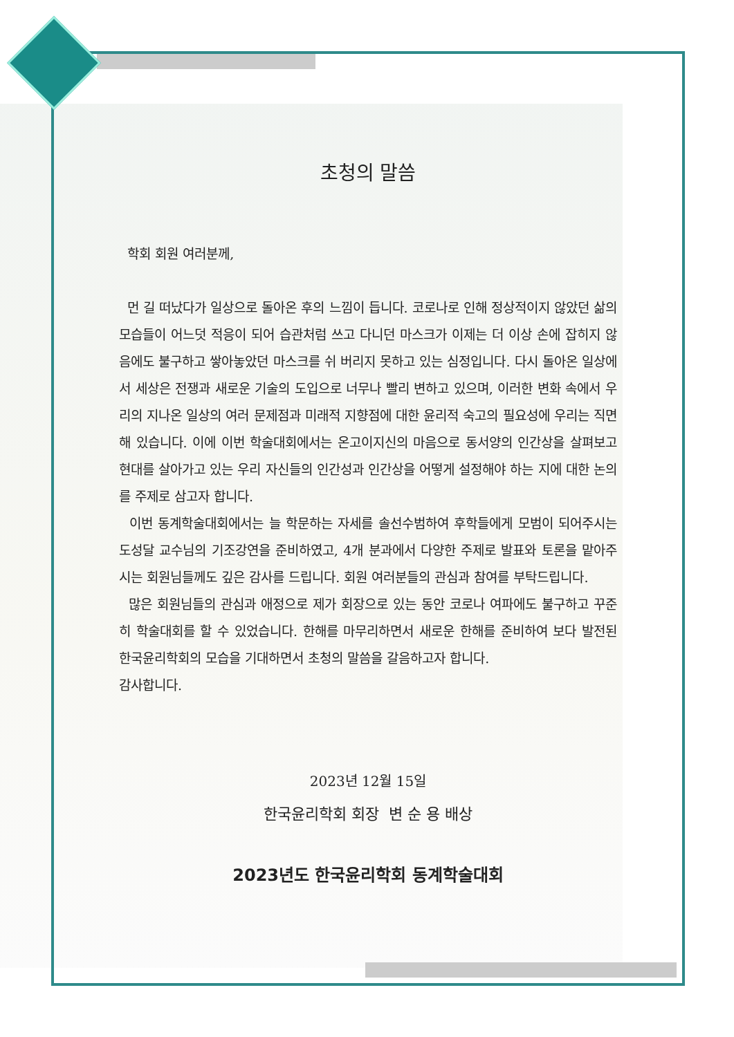초청의 말씀
학회 회원 여러분께,
먼 길 떠났다가 일상으로 돌아온 후의 느낌이 듭니다. 코로나로 인해 정상적이지 않았던 삶의 모습들이 어느덧 적응이 되어 습관처럼 쓰고 다니던 마스크가 이제는 더 이상 손에 잡히지 않음에도 불구하고 쌓아놓았던 마스크를 쉬 버리지 못하고 있는 심정입니다. 다시 돌아온 일상에서 세상은 전쟁과 새로운 기술의 도입으로 너무나 빨리 변하고 있으며, 이러한 변화 속에서 우리의 지나온 일상의 여러 문제점과 미래적 지향점에 대한 윤리적 숙고의 필요성에 우리는 직면해 있습니다. 이에 이번 학술대회에서는 온고이지신의 마음으로 동서양의 인간상을 살펴보고 현대를 살아가고 있는 우리 자신들의 인간성과 인간상을 어떻게 설정해야 하는 지에 대한 논의를 주제로 삼고자 합니다.
이번 동계학술대회에서는 늘 학문하는 자세를 솔선수범하여 후학들에게 모범이 되어주시는 도성달 교수님의 기조강연을 준비하였고, 4개 분과에서 다양한 주제로 발표와 토론을 맡아주시는 회원님들께도 깊은 감사를 드립니다. 회원 여러분들의 관심과 참여를 부탁드립니다.
많은 회원님들의 관심과 애정으로 제가 회장으로 있는 동안 코로나 여파에도 불구하고 꾸준히 학술대회를 할 수 있었습니다. 한해를 마무리하면서 새로운 한해를 준비하여 보다 발전된 한국윤리학회의 모습을 기대하면서 초청의 말씀을 갈음하고자 합니다.
감사합니다.
2023년 12월 15일
한국윤리학회 회장 변 순 용 배상
2023년도 한국윤리학회 동계학술대회